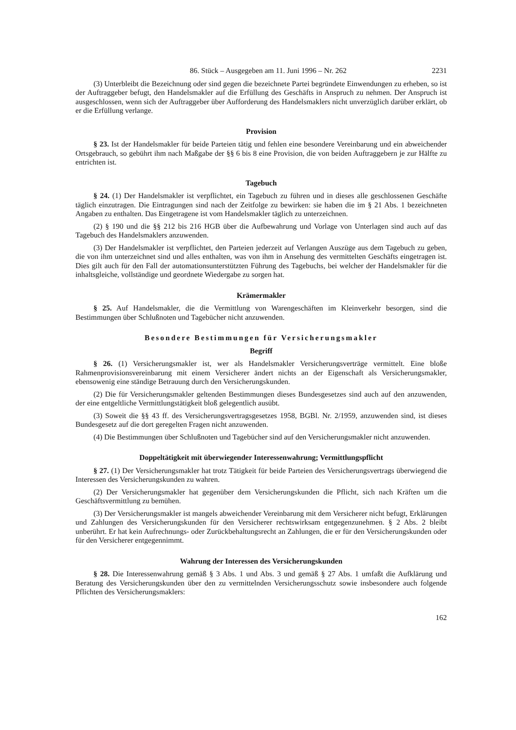86. Stück – Ausgegeben am 11. Juni 1996 – Nr. 262 2231
(3) Unterbleibt die Bezeichnung oder sind gegen die bezeichnete Partei begründete Einwendungen zu erheben, so ist der Auftraggeber befugt, den Handelsmakler auf die Erfüllung des Geschäfts in Anspruch zu nehmen. Der Anspruch ist ausgeschlossen, wenn sich der Auftraggeber über Aufforderung des Handelsmaklers nicht unverzüglich darüber erklärt, ob er die Erfüllung verlange.
Provision
§ 23. Ist der Handelsmakler für beide Parteien tätig und fehlen eine besondere Vereinbarung und ein abweichender Ortsgebrauch, so gebührt ihm nach Maßgabe der §§ 6 bis 8 eine Provision, die von beiden Auftraggebern je zur Hälfte zu entrichten ist.
Tagebuch
§ 24. (1) Der Handelsmakler ist verpflichtet, ein Tagebuch zu führen und in dieses alle geschlossenen Geschäfte täglich einzutragen. Die Eintragungen sind nach der Zeitfolge zu bewirken: sie haben die im § 21 Abs. 1 bezeichneten Angaben zu enthalten. Das Eingetragene ist vom Handelsmakler täglich zu unterzeichnen.
(2) § 190 und die §§ 212 bis 216 HGB über die Aufbewahrung und Vorlage von Unterlagen sind auch auf das Tagebuch des Handelsmaklers anzuwenden.
(3) Der Handelsmakler ist verpflichtet, den Parteien jederzeit auf Verlangen Auszüge aus dem Tagebuch zu geben, die von ihm unterzeichnet sind und alles enthalten, was von ihm in Ansehung des vermittelten Geschäfts eingetragen ist. Dies gilt auch für den Fall der automationsunterstützten Führung des Tagebuchs, bei welcher der Handelsmakler für die inhaltsgleiche, vollständige und geordnete Wiedergabe zu sorgen hat.
Krämermakler
§ 25. Auf Handelsmakler, die die Vermittlung von Warengeschäften im Kleinverkehr besorgen, sind die Bestimmungen über Schlußnoten und Tagebücher nicht anzuwenden.
Besondere Bestimmungen für Versicherungsmakler
Begriff
§ 26. (1) Versicherungsmakler ist, wer als Handelsmakler Versicherungsverträge vermittelt. Eine bloße Rahmenprovisionsvereinbarung mit einem Versicherer ändert nichts an der Eigenschaft als Versicherungsmakler, ebensowenig eine ständige Betrauung durch den Versicherungskunden.
(2) Die für Versicherungsmakler geltenden Bestimmungen dieses Bundesgesetzes sind auch auf den anzuwenden, der eine entgeltliche Vermittlungstätigkeit bloß gelegentlich ausübt.
(3) Soweit die §§ 43 ff. des Versicherungsvertragsgesetzes 1958, BGBl. Nr. 2/1959, anzuwenden sind, ist dieses Bundesgesetz auf die dort geregelten Fragen nicht anzuwenden.
(4) Die Bestimmungen über Schlußnoten und Tagebücher sind auf den Versicherungsmakler nicht anzuwenden.
Doppeltätigkeit mit überwiegender Interessenwahrung; Vermittlungspflicht
§ 27. (1) Der Versicherungsmakler hat trotz Tätigkeit für beide Parteien des Versicherungsvertrags überwiegend die Interessen des Versicherungskunden zu wahren.
(2) Der Versicherungsmakler hat gegenüber dem Versicherungskunden die Pflicht, sich nach Kräften um die Geschäftsvermittlung zu bemühen.
(3) Der Versicherungsmakler ist mangels abweichender Vereinbarung mit dem Versicherer nicht befugt, Erklärungen und Zahlungen des Versicherungskunden für den Versicherer rechtswirksam entgegenzunehmen. § 2 Abs. 2 bleibt unberührt. Er hat kein Aufrechnungs- oder Zurückbehaltungsrecht an Zahlungen, die er für den Versicherungskunden oder für den Versicherer entgegennimmt.
Wahrung der Interessen des Versicherungskunden
§ 28. Die Interessenwahrung gemäß § 3 Abs. 1 und Abs. 3 und gemäß § 27 Abs. 1 umfaßt die Aufklärung und Beratung des Versicherungskunden über den zu vermittelnden Versicherungsschutz sowie insbesondere auch folgende Pflichten des Versicherungsmaklers:
162